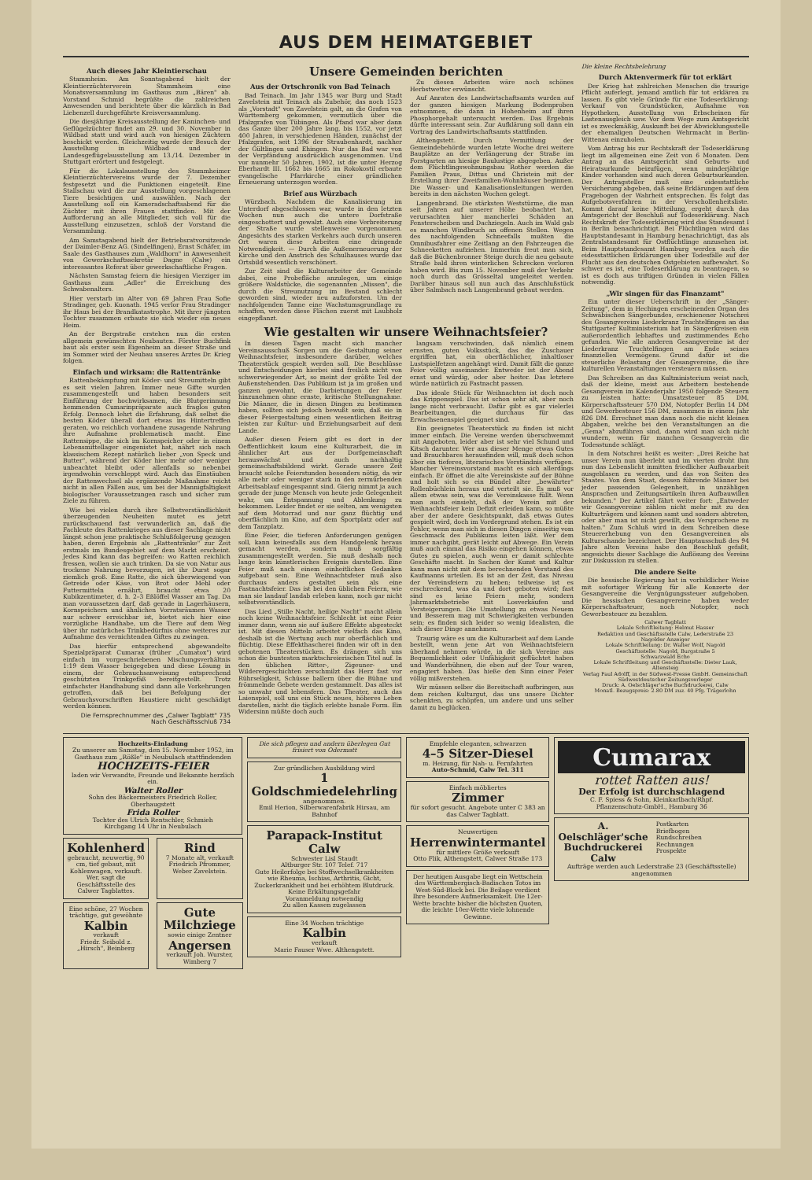AUS DEM HEIMATGEBIET
Auch dieses Jahr Kleintierschau
Stammheim. Am Sonntagabend hielt der Kleintierzüchterverein Stammheim eine Monatsversammlung im Gasthaus zum „Bären" ab. Vorstand Schmid begrüßte die zahlreichen Anwesenden und berichtete über die kürzlich in Bad Liebenzell durchgeführte Kreisversammlung.
Die diesjährige Kreisausstellung der Kaninchen- und Geflügelzüchter findet am 29. und 30. November in Wildbad statt und wird auch von hiesigen Züchtern beschickt werden. Gleichzeitig wurde der Besuch der Ausstellung in Wildbad und der Landesgeflügelausstellung am 13./14. Dezember in Stuttgart erörtert und festgelegt.
Für die Lokalausstellung des Stammheimer Kleintierzüchtervereins wurde der 7. Dezember festgesetzt und die Funktionen eingeteilt. Eine Stallschau wird die zur Ausstellung vorgeschlagenen Tiere besichtigen und auswählen. Nach der Ausstellung soll ein Kameradschaftsabend für die Züchter mit ihren Frauen stattfinden. Mit der Aufforderung an alle Mitglieder, sich voll für die Ausstellung einzusetzen, schloß der Vorstand die Versammlung.
Am Samstagabend hielt der Betriebsratvorsitzende der Daimler-Benz AG. (Sindelfingen), Ernst Schäfer, im Saale des Gasthauses zum „Waldhorn" in Anwesenheit von Gewerkschaftssekretär Dagne (Calw) ein interessantes Referat über gewerkschaftliche Fragen.
Nächsten Samstag feiern die hiesigen Vierziger im Gasthaus zum „Adler" die Erreichung des Schwabenalters.
Hier verstarb im Alter von 69 Jahren Frau Sofie Stradinger, geb. Kuonath. 1945 verlor Frau Stradinger ihr Haus bei der Brandkatastrophe. Mit ihrer jüngsten Tochter zusammen erbaute sie sich wieder ein neues Heim.
An der Bergstraße erstehen nun die ersten allgemein gewünschten Neubauten. Förster Buchfink baut als erster sein Eigenheim an dieser Straße und im Sommer wird der Neubau unseres Arztes Dr. Krieg folgen.
Einfach und wirksam: die Rattentränke
Rattenbekämpfung mit Köder- und Streumitteln gibt es seit vielen Jahren. Immer neue Gifte wurden zusammengestellt und haben besonders seit Einführung der hochwirksamen, die Blutgerinnung hemmenden Cumarinpräparate auch fraglos guten Erfolg. Dennoch lehrt die Erfahrung, daß selbst die besten Köder überall dort etwas ins Hintertreffen geraten, wo reichlich vorhandene zusagende Nahrung ihre Aufnahme problematisch macht. Eine Rattensippe, die sich im Kornspeicher oder in einem Lebensmittellager eingenistet hat, nährt sich nach klassischem Rezept natürlich lieber „von Speck und Butter", während der Köder hier mehr oder weniger unbeachtet bleibt oder allenfalls so nebenbei irgendwohin verschleppt wird. Auch das Einstäuben der Rattenwechsel als ergänzende Maßnahme reicht nicht in allen Fällen aus, um bei der Mannigfaltigkeit biologischer Voraussetzungen rasch und sicher zum Ziele zu führen.
Wie bei vielen durch ihre Selbstverständlichkeit überzeugenden Neuheiten mutet es jetzt zurückschauend fast verwunderlich an, daß die Fachleute des Rattenkrieges aus dieser Sachlage nicht längst schon jene praktische Schlußfolgerung gezogen haben, deren Ergebnis als „Rattentränke" zur Zeit erstmals im Bundesgebiet auf dem Markt erscheint. Jedes Kind kann das begreifen: wo Ratten reichlich fressen, wollen sie auch trinken. Da sie von Natur aus trockene Nahrung bevorzugen, ist ihr Durst sogar ziemlich groß. Eine Ratte, die sich überwiegend von Getreide oder Käse, von Brot oder Mehl oder Futtermitteln ernährt, braucht etwa 20 Kubikzentimeter, d. h. 2–3 Eßlöffel Wasser am Tag. Da man voraussetzen darf, daß gerade in Lagerhäusern, Kornspeichern und ähnlichen Vorratsräumen Wasser nur schwer erreichbar ist, bietet sich hier eine vorzügliche Handhabe, um die Tiere auf dem Weg über ihr natürliches Trinkbedürfnis ohne weiteres zur Aufnahme des vernichtenden Giftes zu zwingen.
Das hierfür entsprechend abgewandelte Spezialpräparat Cumarax (früher „Cumatox") wird einfach im vorgeschriebenen Mischungsverhältnis 1:19 dem Wasser beigegeben und diese Lösung in einem, der Gebrauchsanweisung entsprechend geschützten Trinkgefäß bereitgestellt. Trotz einfachster Handhabung sind dann alle Vorkehrungen getroffen, daß bei Befolgung der Gebrauchsvorschriften Haustiere nicht geschädigt werden können.
Die Fernsprechnummer des „Calwer Tagblatt" 735
Nach Geschäftsschluß 734
Unsere Gemeinden berichten
Aus der Ortschronik von Bad Teinach
Bad Teinach. Im Jahr 1345 war Burg und Stadt Zavelstein mit Teinach als Zubehör, das noch 1523 als „Vorstadt" von Zavelstein galt, an die Grafen von Württemberg gekommen, vermutlich über die Pfalzgrafen von Tübingen. Als Pfand war aber dann das Ganze über 200 Jahre lang, bis 1552, vor jetzt 400 Jahren, in verschiedenen Händen, zunächst der Pfalzgrafen, seit 1396 der Straubenhardt, nachher der Gültlingen und Ehingen. Nur das Bad war von der Verpfändung ausdrücklich ausgenommen. Und vor nunmehr 50 Jahren, 1902, ist die unter Herzog Eberhardt III. 1662 bis 1665 im Rokokostil erbaute evangelische Pfarrkirche einer gründlichen Erneuerung unterzogen worden.
Brief aus Würzbach
Würzbach. Nachdem die Kanalisierung im Unterdorf abgeschlossen war, wurde in den letzten Wochen nun auch die untere Dorfstraße eingeschottert und gewalzt. Auch eine Verbreiterung der Straße wurde stellenweise vorgenommen. Angesichts des starken Verkehrs auch durch unseren Ort waren diese Arbeiten eine dringende Notwendigkeit. — Durch die Außenerneuerung der Kirche und den Anstrich des Schulhauses wurde das Ortsbild wesentlich verschönert.
Zur Zeit sind die Kulturarbeiter der Gemeinde dabei, eine Probefläche anzulegen, um einige größere Waldstücke, die sogenannten „Missen", die durch die Streunutzung im Bestand schlecht geworden sind, wieder neu aufzuforsten. Um der nachfolgenden Tanne eine Wachstumsgrundlage zu schaffen, werden diese Flächen zuerst mit Laubholz eingepflanzt.
Zu diesen Arbeiten wäre noch schönes Herbstwetter erwünscht.
Auf Anraten des Landwirtschaftsamts wurden auf der ganzen hiesigen Markung Bodenproben entnommen, die dann in Hohenheim auf ihren Phosphorgehalt untersucht werden. Das Ergebnis dürfte interessant sein. Zur Aufklärung soll dann ein Vortrag des Landwirtschaftsamts stattfinden.
Althengstett. Durch Vermittlung der Gemeindebehörde wurden letzte Woche drei weitere Bauplätze an der Verlängerung der Straße im Forstgarten an hiesige Baulustige abgegeben. Außer dem Flüchtlingswohnungsbau Rother werden die Familien Praus, Dittus und Christein mit der Erstellung ihrer Zweifamilien-Wohnhäuser beginnen. Die Wasser- und Kanalisationsleitungen werden bereits in den nächsten Wochen gelegt.
Langenbrand. Die stärksten Weststürme, die man seit Jahren auf unserer Höhe beobachtet hat, verursachten hier mancherlei Schäden an Fensterscheiben und Dachziegeln. Auch im Wald gab es manchen Windbruch an offenen Stellen. Wegen des nachfolgenden Schneefalls mußten die Omnibusfahrer eine Zeitlang an den Fahrzeugen die Schneeketten aufziehen. Immerhin freut man sich, daß die Büchenbronner Steige durch die neu gebaute Straße bald ihren winterlichen Schrecken verloren haben wird. Bis zum 15. November muß der Verkehr noch durch das Grösseltal umgeleitet werden. Darüber hinaus soll nun auch das Anschlußstück über Salmbach nach Langenbrand gebaut werden.
Wie gestalten wir unsere Weihnachtsfeier?
In diesen Tagen macht sich mancher Vereinsausschuß Sorgen um die Gestaltung seiner Weihnachtsfeier, insbesondere darüber, welches Theaterstück gespielt werden soll. Die Beschlüsse und Entscheidungen hierbei sind freilich nicht von schwerwiegender Art, so meint der größte Teil der Außenstehenden. Das Publikum ist ja im großen und ganzen gewohnt, die Darbietungen der Feier hinzunehmen ohne ernste, kritische Stellungnahme. Die Männer, die in diesen Dingen zu bestimmen haben, sollten sich jedoch bewußt sein, daß sie in dieser Feiergestaltung einen wesentlichen Beitrag leisten zur Kultur- und Erziehungsarbeit auf dem Lande.
Außer diesen Feiern gibt es dort in der Oeffentlichkeit kaum eine Kulturarbeit, die in ähnlicher Art aus der Dorfgemeinschaft herauswächst und auch nachhaltig gemeinschaftsbildend wirkt. Gerade unsere Zeit braucht solche Feierstunden besonders nötig, da wir alle mehr oder weniger stark in den zermürbenden Arbeitsablauf eingespannt sind. Gierig nimmt ja auch gerade der junge Mensch von heute jede Gelegenheit wahr, um Entspannung und Ablenkung zu bekommen. Leider findet er sie selten, am wenigsten auf dem Motorrad und nur ganz flüchtig und oberflächlich im Kino, auf dem Sportplatz oder auf dem Tanzplatz.
Eine Feier, die tieferen Anforderungen genügen soll, kann keinesfalls aus dem Handgelenk heraus gemacht werden, sondern muß sorgfältig zusammengestellt werden. Sie muß deshalb noch lange kein künstlerisches Ereignis darstellen. Eine Feier muß nach einem einheitlichen Gedanken aufgebaut sein. Eine Weihnachtsfeier muß also durchaus anders gestaltet sein als eine Fastnachtsfeier. Das ist bei den üblichen Feiern, wie man sie landauf landab erleben kann, noch gar nicht selbstverständlich.
Das Lied „Stille Nacht, heilige Nacht" macht allein noch keine Weihnachtsfeier. Schlecht ist eine Feier immer dann, wenn sie auf äußere Effekte abgesteckt ist. Mit diesen Mitteln arbeitet vielfach das Kino, deshalb ist die Wertung auch nur oberflächlich und flüchtig. Diese Effekthascherei finden wir oft in den gebotenen Theaterstücken. Es drängen sich uns schon die buntesten marktschreierischen Titel auf. In den üblichen Ritter-, Zigeuner- und Wilderergeschichten zerschmilzt das Herz fast vor Rührseligkeit, Schüsse ballern über die Bühne und frömmelnde Gebete werden gestammelt. Das alles ist so unwahr und lebensfern. Das Theater, auch das Laienspiel, soll uns ein Stück neues, höheres Leben darstellen, nicht die täglich erlebte banale Form. Ein Widersinn müßte doch auch
langsam verschwinden, daß nämlich einem ernsten, guten Volksstück, das die Zuschauer ergriffen hat, ein oberflächlicher, inhaltloser Lustspielfetzen angehängt wird. Damit fällt die ganze Feier völlig auseinander. Entweder ist der Abend ernst und würdig, oder aber heiter. Das letztere würde natürlich zu Fastnacht passen.
Das ideale Stück für Weihnachten ist doch noch das Krippenspiel. Das ist schon sehr alt, aber noch lange nicht verbraucht. Dafür gibt es gar vielerlei Bearbeitungen, die durchaus für das Erwachsenenspiel geeignet sind.
Ein geeignetes Theaterstück zu finden ist nicht immer einfach. Die Vereine werden überschwemmt mit Angeboten, leider aber ist sehr viel Schund und Kitsch darunter. Wer aus dieser Menge etwas Gutes und Brauchbares herausfinden will, muß doch schon über ein tieferes, literarisches Verständnis verfügen. Mancher Vereinsvorstand macht es sich allerdings einfach. Er öffnet die alte Vereinskiste auf der Bühne und holt sich so ein Bündel alter „bewährter" Rollenbüchlein heraus und verteilt sie. Es muß vor allem etwas sein, was die Vereinskasse füllt. Wenn man auch einsieht, daß der Verein mit der Weihnachtsfeier kein Defizit erleiden kann, so müßte aber der andere Gesichtspunkt, daß etwas Gutes gespielt wird, doch im Vordergrund stehen. Es ist ein Fehler, wenn man sich in diesen Dingen einseitig vom Geschmack des Publikums leiten läßt. Wer dem immer nachgibt, gerät leicht auf Abwege. Ein Verein muß auch einmal das Risiko eingehen können, etwas Gutes zu spielen, auch wenn er damit schlechte Geschäfte macht. In Sachen der Kunst und Kultur kann man nicht mit dem berechnenden Verstand des Kaufmanns urteilen. Es ist an der Zeit, das Niveau der Vereinsfeiern zu heben; teilweise ist es erschreckend, was da und dort geboten wird; fast sind es keine Feiern mehr, sondern Jahrmarktsbetriebe mit Losverkäufen und Versteigerungen. Die Umstellung zu etwas Neuem und Besserem mag mit Schwierigkeiten verbunden sein; es finden sich leider so wenig Idealisten, die sich dieser Dinge annehmen.
Traurig wäre es um die Kulturarbeit auf dem Lande bestellt, wenn jene Art von Weihnachtsfeiern überhand nehmen würde, in die sich Vereine aus Bequemlichkeit oder Unfähigkeit geflüchtet haben und Wanderbühnen, die eben auf der Tour waren, engagiert haben. Das hieße den Sinn einer Feier völlig mißverstehen.
Wir müssen selber die Bereitschaft aufbringen, aus dem reichen Kulturgut, das uns unsere Dichter schenkten, zu schöpfen, um andere und uns selber damit zu beglücken.
Die kleine Rechtsbelehrung
Durch Aktenvermerk für tot erklärt
Der Krieg hat zahlreichen Menschen die traurige Pflicht auferlegt, jemand amtlich für tot erklären zu lassen. Es gibt viele Gründe für eine Todeserklärung: Verkauf von Grundstücken, Aufnahme von Hypotheken, Ausstellung von Erbscheinen für Lastenausgleich usw. Vor dem Wege zum Amtsgericht ist es zweckmäßig, Auskunft bei der Abwicklungsstelle der ehemaligen Deutschen Wehrmacht in Berlin-Wittenau einzuholen.
Vom Antrag bis zur Rechtskraft der Todeserklärung liegt im allgemeinen eine Zeit von 6 Monaten. Dem Antrag an das Amtsgericht sind Geburts- und Heiratsurkunde beizufügen, wenn minderjährige Kinder vorhanden sind auch deren Geburtsurkunden. Der Antragsteller muß eine eidesstattliche Versicherung abgeben, daß seine Erklärungen auf dem Fragebogen der Wahrheit entsprechen. Es folgt das Aufgebotsverfahren in der Verschollenheitsliste. Kommt darauf keine Mitteilung, ergeht durch das Amtsgericht der Beschluß auf Todeserklärung. Nach Rechtskraft der Todeserklärung wird das Standesamt I in Berlin benachrichtigt. Bei Flüchtlingen wird das Hauptstandesamt in Hamburg benachrichtigt, das als Zentralstandesamt für Ostflüchtlinge anzusehen ist. Beim Hauptstandesamt Hamburg werden auch die eidesstattlichen Erklärungen über Todesfälle auf der Flucht aus den deutschen Ostgebieten aufbewahrt. So schwer es ist, eine Todeserklärung zu beantragen, so ist es doch aus triftigen Gründen in vielen Fällen notwendig.
„Wir singen für das Finanzamt"
Ein unter dieser Ueberschrift in der „Sänger-Zeitung", dem in Hechingen erscheinenden Organ des Schwäbischen Sängerbundes, erschienener Notschrei des Gesangvereins Liederkranz Truchtelfingen an das Stuttgarter Kultministerium hat in Sängerkreisen ein außerordentlich lebhaftes und zustimmendes Echo gefunden. Wie alle anderen Gesangvereine ist der Liederkranz Truchtelfingen am Ende seines finanziellen Vermögens. Grund dafür ist die steuerliche Belastung der Gesangvereine, die ihre kulturellen Veranstaltungen versteuern müssen.
Das Schreiben an das Kultministerium weist nach, daß der kleine, meist aus Arbeitern bestehende Gesangverein im Kalenderjahr 1950 folgende Steuern zu leisten hatte: Umsatzsteuer 85 DM, Körperschaftssteuer 570 DM, Notopfer Berlin 14 DM und Gewerbesteuer 156 DM, zusammen in einem Jahr 826 DM. Errechnet man dann noch die nicht kleinen Abgaben, welche bei den Veranstaltungen an die „Gema" abzuführen sind, dann wird man sich nicht wundern, wenn für manchen Gesangverein die Todesstunde schlägt.
In dem Notschrei heißt es weiter: „Drei Reiche hat unser Verein nun überlebt und im vierten droht ihm nun das Lebenslicht inmitten friedlicher Aufbauarbeit ausgeblasen zu werden, und das von Seiten des Staates. Von dem Staat, dessen führende Männer bei jeder passenden Gelegenheit, in unzähligen Ansprachen und Zeitungsartikeln ihren Aufbauwillen bekunden." Der Artikel fährt weiter fort: „Entweder wir Gesangvereine zählen nicht mehr mit zu den Kulturträgern und können samt und sonders abtreten, oder aber man ist nicht gewillt, das Versprochene zu halten." Zum Schluß wird in dem Schreiben diese Steuererhebung von den Gesangvereinen als Kulturschande bezeichnet. Der Hauptausschuß des 94 Jahre alten Vereins habe den Beschluß gefaßt, angesichts dieser Sachlage die Auflösung des Vereins zur Diskussion zu stellen.
Die andere Seite
Die hessische Regierung hat in vorbildlicher Weise mit sofortiger Wirkung für alle Konzerte der Gesangvereine die Vergnügungssteuer aufgehoben. Die hessischen Gesangvereine haben weder Körperschaftssteuer, noch Notopfer, noch Gewerbesteuer zu bezahlen.
Calwer Tagblatt
Lokale Schriftleitung: Helmut Hasser
Redaktion und Geschäftsstelle Calw, Lederstraße 23
Nagolder Anzeiger
Lokale Schriftleitung: Dr. Walter Wolf, Nagold
Geschäftsstelle: Nagold, Burgstraße 5
Schwarzwald Echo
Lokale Schriftleitung und Geschäftsstelle: Dieter Lauk, Altensteig
Verlag Paul Adolff, in der Südwest-Presse GmbH. Gemeinschaft Südwestdeutscher Zeitungsverleger
Druck: A. Oelschläger'sche Buchdruckerei, Calw
Monatl. Bezugspreis: 2.80 DM zuz. 40 Pfg. Trägerlohn
Hochzeits-Einladung
Zu unserer am Samstag, den 15. November 1952, im Gasthaus zum „Rößle" in Neubulach stattfindenden
HOCHZEITS-FEIER
laden wir Verwandte, Freunde und Bekannte herzlich ein.
Walter Roller
Sohn des Bäckermeisters Friedrich Roller, Oberhaugstett
Frida Roller
Tochter des Ulrich Rentschler, Schmieh
Kirchgang 14 Uhr in Neubulach
Kohlenherd
gebraucht, neuwertig, 90 cm, tief gebaut, mit Kohlenwagen, verkauft. Wer, sagt die Geschäftsstelle des Calwer Tagblattes.
Rind
7 Monate alt, verkauft
Friedrich Pfrommer, Weber Zavelstein.
Eine schöne, 27 Wochen trächtige, gut gewöhnte
Kalbin
verkauft
Friedr. Seibold z. „Hirsch", Beinberg
Gute Milchziege
sowie einige Zentner
Angersen
verkauft Joh. Wurster, Wimberg 7
Die sich pflegen und andern überlegen Gut frisiert von Odermatt
Zur gründlichen Ausbildung wird
1 Goldschmiedelehrling
angenommen.
Emil Herion, Silberwarenfabrik Hirsau, am Bahnhof
Parapack-Institut Calw
Schwester Lisl Staudt
Altburger Str. 107 Telef. 717
Gute Heilerfolge bei Stoffwechselkrankheiten wie Rheuma, Ischias, Arthritis, Gicht, Zuckerkrankheit und bei erhöhtem Blutdruck.
Keine Erkältungsgefahr
Voranmeldung notwendig
Zu allen Kassen zugelassen
Eine 34 Wochen trächtige
Kalbin
verkauft
Marie Fauser Wwe. Althengstett.
Empfehle eleganten, schwarzen
4–5 Sitzer-Diesel
m. Heizung, für Nah- u. Fernfahrten
Auto-Schmid, Calw Tel. 311
Einfach möbliertes
Zimmer
für sofort gesucht. Angebote unter C 383 an das Calwer Tagblatt.
Neuwertigen
Herrenwintermantel
für mittlere Größe verkauft
Otto Flik, Althengstett, Calwer Straße 173
Der heutigen Ausgabe liegt ein Wettschein des Württembergisch-Badischen Totos im West-Süd-Block bei. Die Beilage verdient Ihre besondere Aufmerksamkeit. Die 12er-Wette brachte bisher die höchsten Quoten, die leichte 10er-Wette viele lohnende Gewinne.
Cumarax
rottet Ratten aus!
Der Erfolg ist durchschlagend
C. F. Spiess & Sohn, Kleinkarlbach/Rhpf.
Pflanzenschutz-GmbH., Hamburg 36
A. Oelschläger'sche Buchdruckerei Calw
Postkarten
Briefbogen
Rundschreiben
Rechnungen
Prospekte
Aufträge werden auch Lederstraße 23 (Geschäftsstelle) angenommen